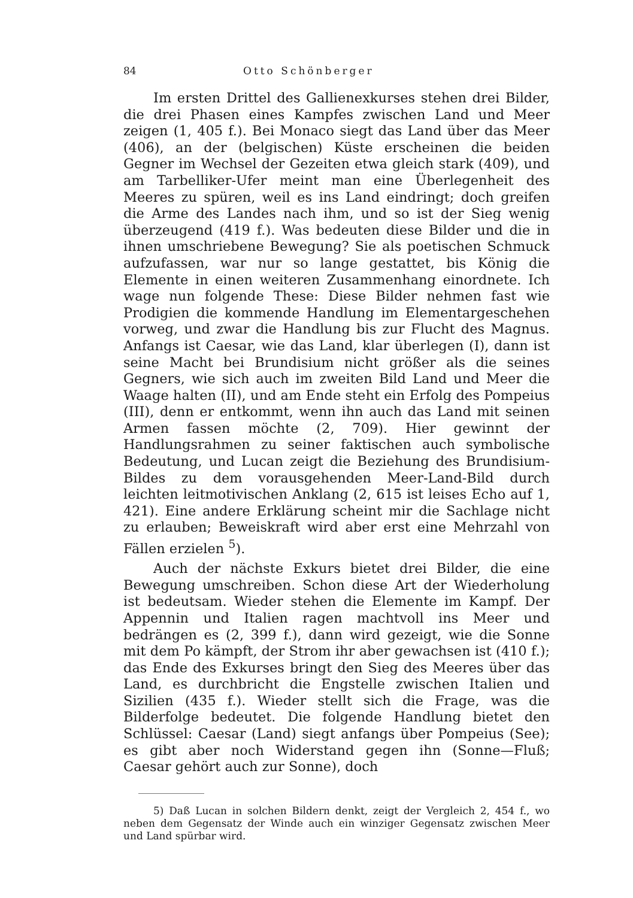84 Otto Schönberger
Im ersten Drittel des Gallienexkurses stehen drei Bilder, die drei Phasen eines Kampfes zwischen Land und Meer zeigen (1, 405 f.). Bei Monaco siegt das Land über das Meer (406), an der (belgischen) Küste erscheinen die beiden Gegner im Wechsel der Gezeiten etwa gleich stark (409), und am Tarbelliker-Ufer meint man eine Überlegenheit des Meeres zu spüren, weil es ins Land eindringt; doch greifen die Arme des Landes nach ihm, und so ist der Sieg wenig überzeugend (419 f.). Was bedeuten diese Bilder und die in ihnen umschriebene Bewegung? Sie als poetischen Schmuck aufzufassen, war nur so lange gestattet, bis König die Elemente in einen weiteren Zusammenhang einordnete. Ich wage nun folgende These: Diese Bilder nehmen fast wie Prodigien die kommende Handlung im Elementargeschehen vorweg, und zwar die Handlung bis zur Flucht des Magnus. Anfangs ist Caesar, wie das Land, klar überlegen (I), dann ist seine Macht bei Brundisium nicht größer als die seines Gegners, wie sich auch im zweiten Bild Land und Meer die Waage halten (II), und am Ende steht ein Erfolg des Pompeius (III), denn er entkommt, wenn ihn auch das Land mit seinen Armen fassen möchte (2, 709). Hier gewinnt der Handlungsrahmen zu seiner faktischen auch symbolische Bedeutung, und Lucan zeigt die Beziehung des Brundisium-Bildes zu dem vorausgehenden Meer-Land-Bild durch leichten leitmotivischen Anklang (2, 615 ist leises Echo auf 1, 421). Eine andere Erklärung scheint mir die Sachlage nicht zu erlauben; Beweiskraft wird aber erst eine Mehrzahl von Fällen erzielen <sup>5</sup>).
Auch der nächste Exkurs bietet drei Bilder, die eine Bewegung umschreiben. Schon diese Art der Wiederholung ist bedeutsam. Wieder stehen die Elemente im Kampf. Der Appennin und Italien ragen machtvoll ins Meer und bedrängen es (2, 399 f.), dann wird gezeigt, wie die Sonne mit dem Po kämpft, der Strom ihr aber gewachsen ist (410 f.); das Ende des Exkurses bringt den Sieg des Meeres über das Land, es durchbricht die Engstelle zwischen Italien und Sizilien (435 f.). Wieder stellt sich die Frage, was die Bilderfolge bedeutet. Die folgende Handlung bietet den Schlüssel: Caesar (Land) siegt anfangs über Pompeius (See); es gibt aber noch Widerstand gegen ihn (Sonne—Fluß; Caesar gehört auch zur Sonne), doch
5) Daß Lucan in solchen Bildern denkt, zeigt der Vergleich 2, 454 f., wo neben dem Gegensatz der Winde auch ein winziger Gegensatz zwischen Meer und Land spürbar wird.